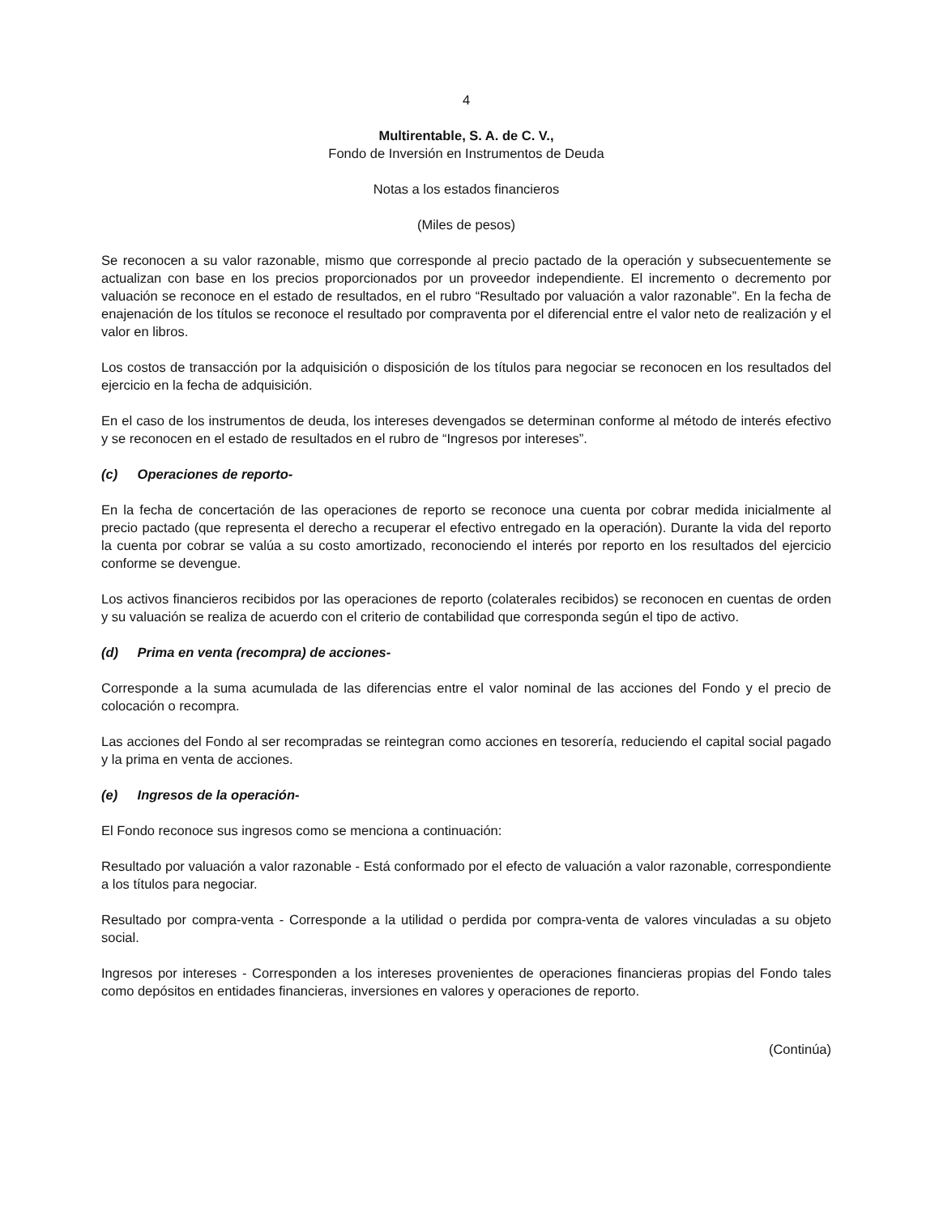4
Multirentable, S. A. de C. V.,
Fondo de Inversión en Instrumentos de Deuda
Notas a los estados financieros
(Miles de pesos)
Se reconocen a su valor razonable, mismo que corresponde al precio pactado de la operación y subsecuentemente se actualizan con base en los precios proporcionados por un proveedor independiente. El incremento o decremento por valuación se reconoce en el estado de resultados, en el rubro “Resultado por valuación a valor razonable”. En la fecha de enajenación de los títulos se reconoce el resultado por compraventa por el diferencial entre el valor neto de realización y el valor en libros.
Los costos de transacción por la adquisición o disposición de los títulos para negociar se reconocen en los resultados del ejercicio en la fecha de adquisición.
En el caso de los instrumentos de deuda, los intereses devengados se determinan conforme al método de interés efectivo y se reconocen en el estado de resultados en el rubro de “Ingresos por intereses”.
(c) Operaciones de reporto-
En la fecha de concertación de las operaciones de reporto se reconoce una cuenta por cobrar medida inicialmente al precio pactado (que representa el derecho a recuperar el efectivo entregado en la operación). Durante la vida del reporto la cuenta por cobrar se valúa a su costo amortizado, reconociendo el interés por reporto en los resultados del ejercicio conforme se devengue.
Los activos financieros recibidos por las operaciones de reporto (colaterales recibidos) se reconocen en cuentas de orden y su valuación se realiza de acuerdo con el criterio de contabilidad que corresponda según el tipo de activo.
(d) Prima en venta (recompra) de acciones-
Corresponde a la suma acumulada de las diferencias entre el valor nominal de las acciones del Fondo y el precio de colocación o recompra.
Las acciones del Fondo al ser recompradas se reintegran como acciones en tesorería, reduciendo el capital social pagado y la prima en venta de acciones.
(e) Ingresos de la operación-
El Fondo reconoce sus ingresos como se menciona a continuación:
Resultado por valuación a valor razonable - Está conformado por el efecto de valuación a valor razonable, correspondiente a los títulos para negociar.
Resultado por compra-venta - Corresponde a la utilidad o perdida por compra-venta de valores vinculadas a su objeto social.
Ingresos por intereses - Corresponden a los intereses provenientes de operaciones financieras propias del Fondo tales como depósitos en entidades financieras, inversiones en valores y operaciones de reporto.
(Continúa)